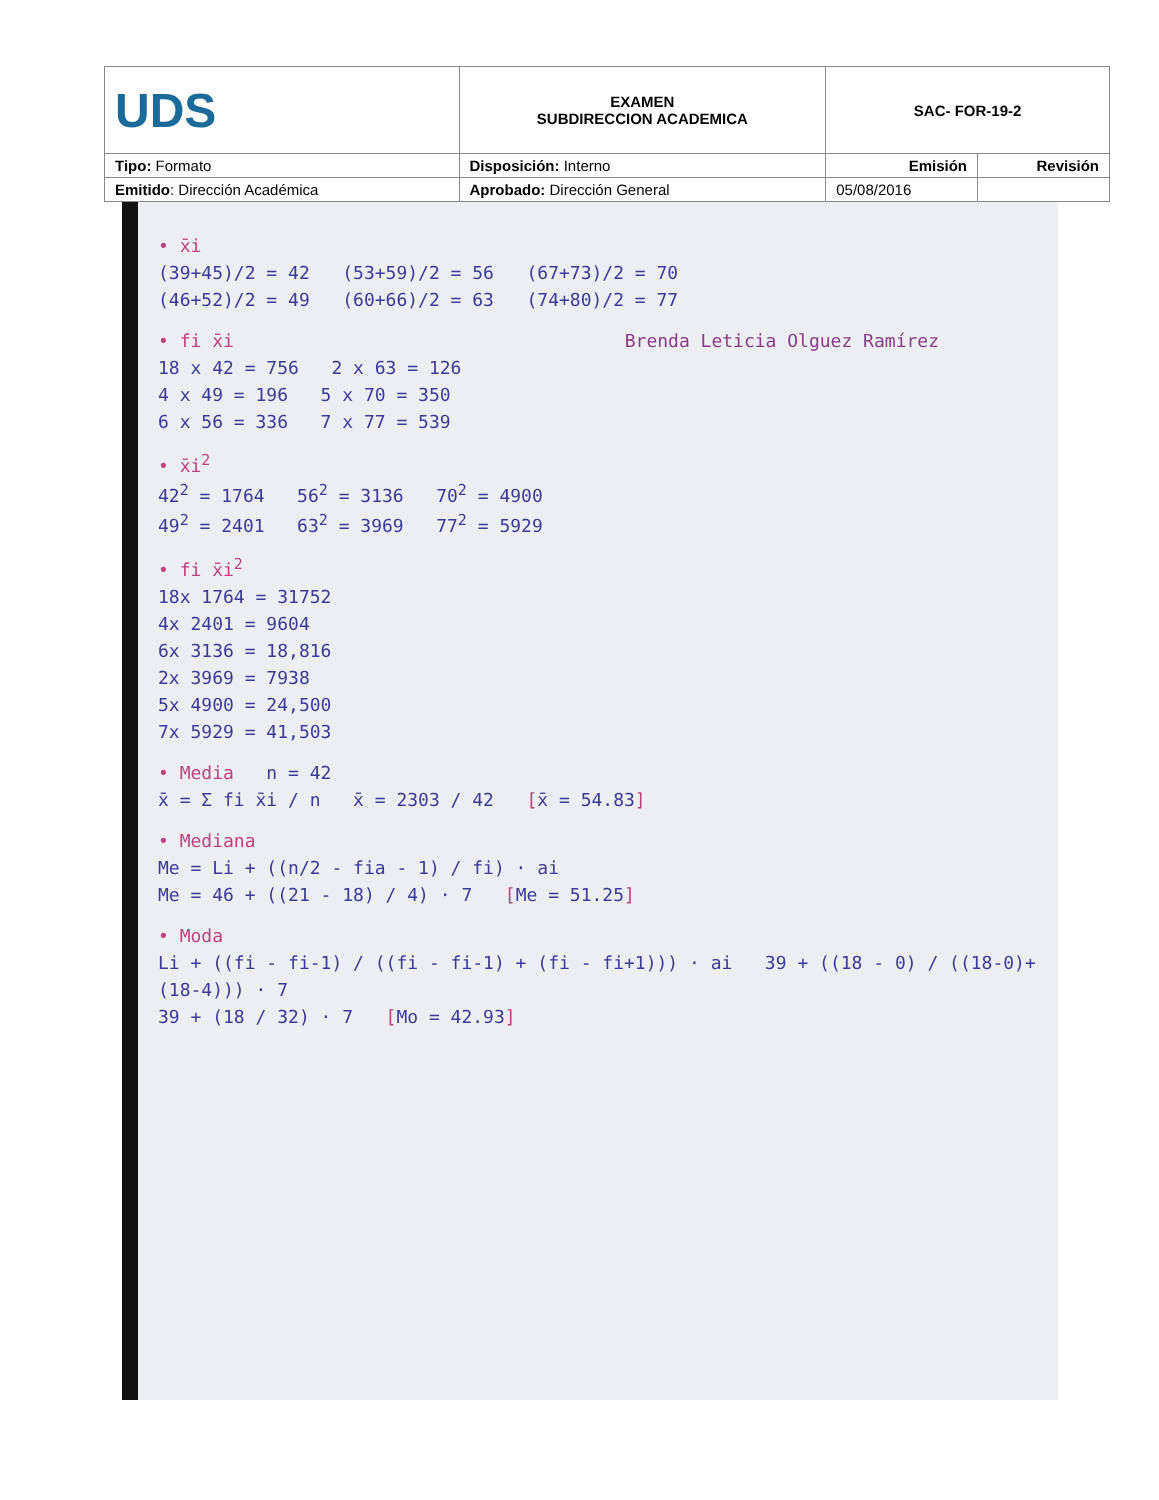| UDS | EXAMEN SUBDIRECCION ACADEMICA | SAC- FOR-19-2 | |
| Tipo: Formato | Disposición: Interno | Emisión | Revisión |
| Emitido : Dirección Académica | Aprobado: Dirección General | 05/08/2016 | |
• x̄i
(39+45)/2 = 42 (53+59)/2 = 56 (67+73)/2 = 70
(46+52)/2 = 49 (60+66)/2 = 63 (74+80)/2 = 77
• fi x̄i Brenda Leticia Olguez Ramírez
18 x 42 = 756 2 x 63 = 126
4 x 49 = 196 5 x 70 = 350
6 x 56 = 336 7 x 77 = 539
• x̄i<sup>2</sup>
42<sup>2</sup> = 1764 56<sup>2</sup> = 3136 70<sup>2</sup> = 4900
49<sup>2</sup> = 2401 63<sup>2</sup> = 3969 77<sup>2</sup> = 5929
• fi x̄i<sup>2</sup>
18x 1764 = 31752
4x 2401 = 9604
6x 3136 = 18,816
2x 3969 = 7938
5x 4900 = 24,500
7x 5929 = 41,503
• Media n = 42
x̄ = Σ fi x̄i / n x̄ = 2303 / 42 [x̄ = 54.83]
• Mediana
Me = Li + ((n/2 - fia - 1) / fi) · ai
Me = 46 + ((21 - 18) / 4) · 7 [Me = 51.25]
• Moda
Li + ((fi - fi-1) / ((fi - fi-1) + (fi - fi+1))) · ai 39 + ((18 - 0) / ((18-0)+(18-4))) · 7
39 + (18 / 32) · 7 [Mo = 42.93]